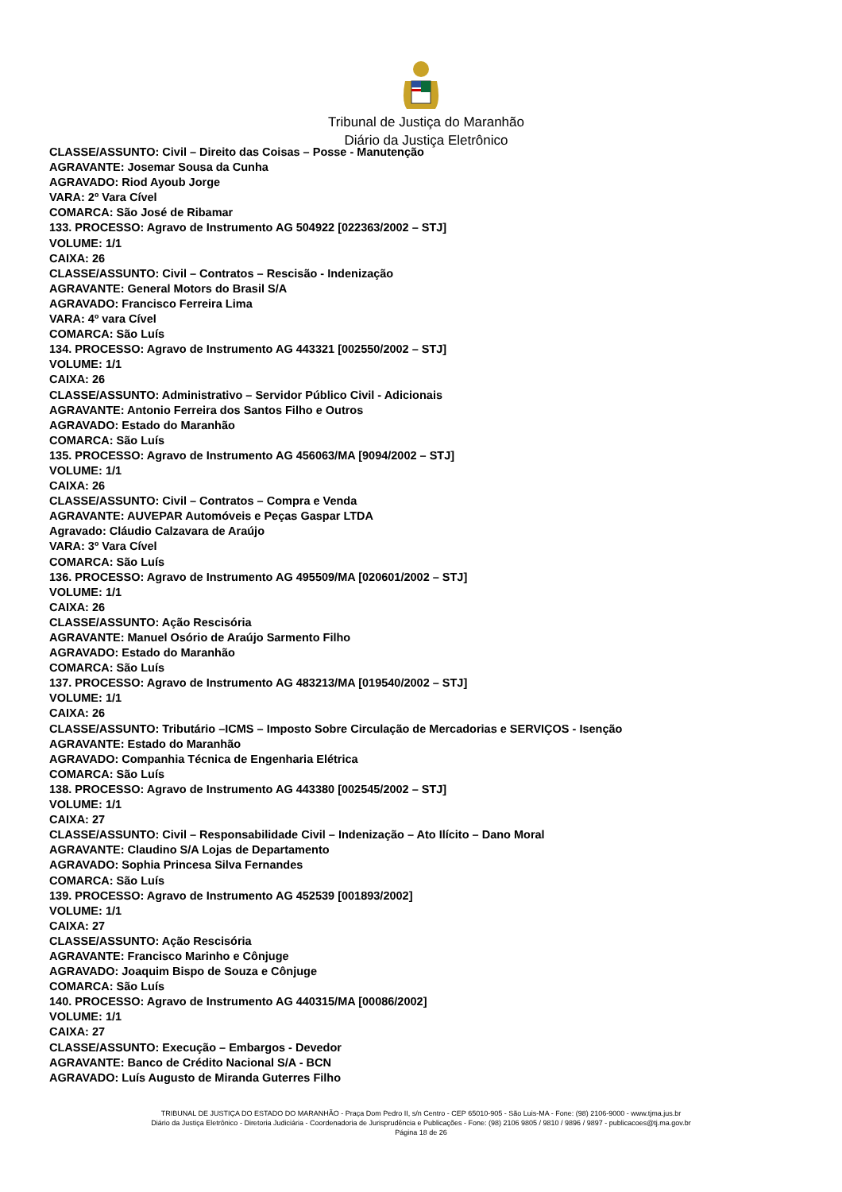Tribunal de Justiça do Maranhão
Diário da Justiça Eletrônico
CLASSE/ASSUNTO: Civil – Direito das Coisas – Posse - Manutenção
AGRAVANTE: Josemar Sousa da Cunha
AGRAVADO: Riod Ayoub Jorge
VARA: 2º Vara Cível
COMARCA: São José de Ribamar
133. PROCESSO: Agravo de Instrumento AG 504922 [022363/2002 – STJ]
VOLUME: 1/1
CAIXA: 26
CLASSE/ASSUNTO: Civil – Contratos – Rescisão - Indenização
AGRAVANTE: General Motors do Brasil S/A
AGRAVADO: Francisco Ferreira Lima
VARA: 4º vara Cível
COMARCA: São Luís
134. PROCESSO: Agravo de Instrumento AG 443321 [002550/2002 – STJ]
VOLUME: 1/1
CAIXA: 26
CLASSE/ASSUNTO: Administrativo – Servidor Público Civil - Adicionais
AGRAVANTE: Antonio Ferreira dos Santos Filho e Outros
AGRAVADO: Estado do Maranhão
COMARCA: São Luís
135. PROCESSO: Agravo de Instrumento AG 456063/MA [9094/2002 – STJ]
VOLUME: 1/1
CAIXA: 26
CLASSE/ASSUNTO: Civil – Contratos – Compra e Venda
AGRAVANTE: AUVEPAR Automóveis e Peças Gaspar LTDA
Agravado: Cláudio Calzavara de Araújo
VARA: 3º Vara Cível
COMARCA: São Luís
136. PROCESSO: Agravo de Instrumento AG 495509/MA [020601/2002 – STJ]
VOLUME: 1/1
CAIXA: 26
CLASSE/ASSUNTO: Ação Rescisória
AGRAVANTE: Manuel Osório de Araújo Sarmento Filho
AGRAVADO: Estado do Maranhão
COMARCA: São Luís
137. PROCESSO: Agravo de Instrumento AG 483213/MA [019540/2002 – STJ]
VOLUME: 1/1
CAIXA: 26
CLASSE/ASSUNTO: Tributário –ICMS – Imposto Sobre Circulação de Mercadorias e SERVIÇOS - Isenção
AGRAVANTE: Estado do Maranhão
AGRAVADO: Companhia Técnica de Engenharia Elétrica
COMARCA: São Luís
138. PROCESSO: Agravo de Instrumento AG 443380 [002545/2002 – STJ]
VOLUME: 1/1
CAIXA: 27
CLASSE/ASSUNTO: Civil – Responsabilidade Civil – Indenização – Ato Ilícito – Dano Moral
AGRAVANTE: Claudino S/A Lojas de Departamento
AGRAVADO: Sophia Princesa Silva Fernandes
COMARCA: São Luís
139. PROCESSO: Agravo de Instrumento AG 452539 [001893/2002]
VOLUME: 1/1
CAIXA: 27
CLASSE/ASSUNTO: Ação Rescisória
AGRAVANTE: Francisco Marinho e Cônjuge
AGRAVADO: Joaquim Bispo de Souza e Cônjuge
COMARCA: São Luís
140. PROCESSO: Agravo de Instrumento AG 440315/MA [00086/2002]
VOLUME: 1/1
CAIXA: 27
CLASSE/ASSUNTO: Execução – Embargos - Devedor
AGRAVANTE: Banco de Crédito Nacional S/A - BCN
AGRAVADO: Luís Augusto de Miranda Guterres Filho
TRIBUNAL DE JUSTIÇA DO ESTADO DO MARANHÃO - Praça Dom Pedro II, s/n Centro - CEP 65010-905 - São Luis-MA - Fone: (98) 2106-9000 - www.tjma.jus.br
Diário da Justiça Eletrônico - Diretoria Judiciária - Coordenadoria de Jurisprudência e Publicações - Fone: (98) 2106 9805 / 9810 / 9896 / 9897 - publicacoes@tj.ma.gov.br
Página 18 de 26